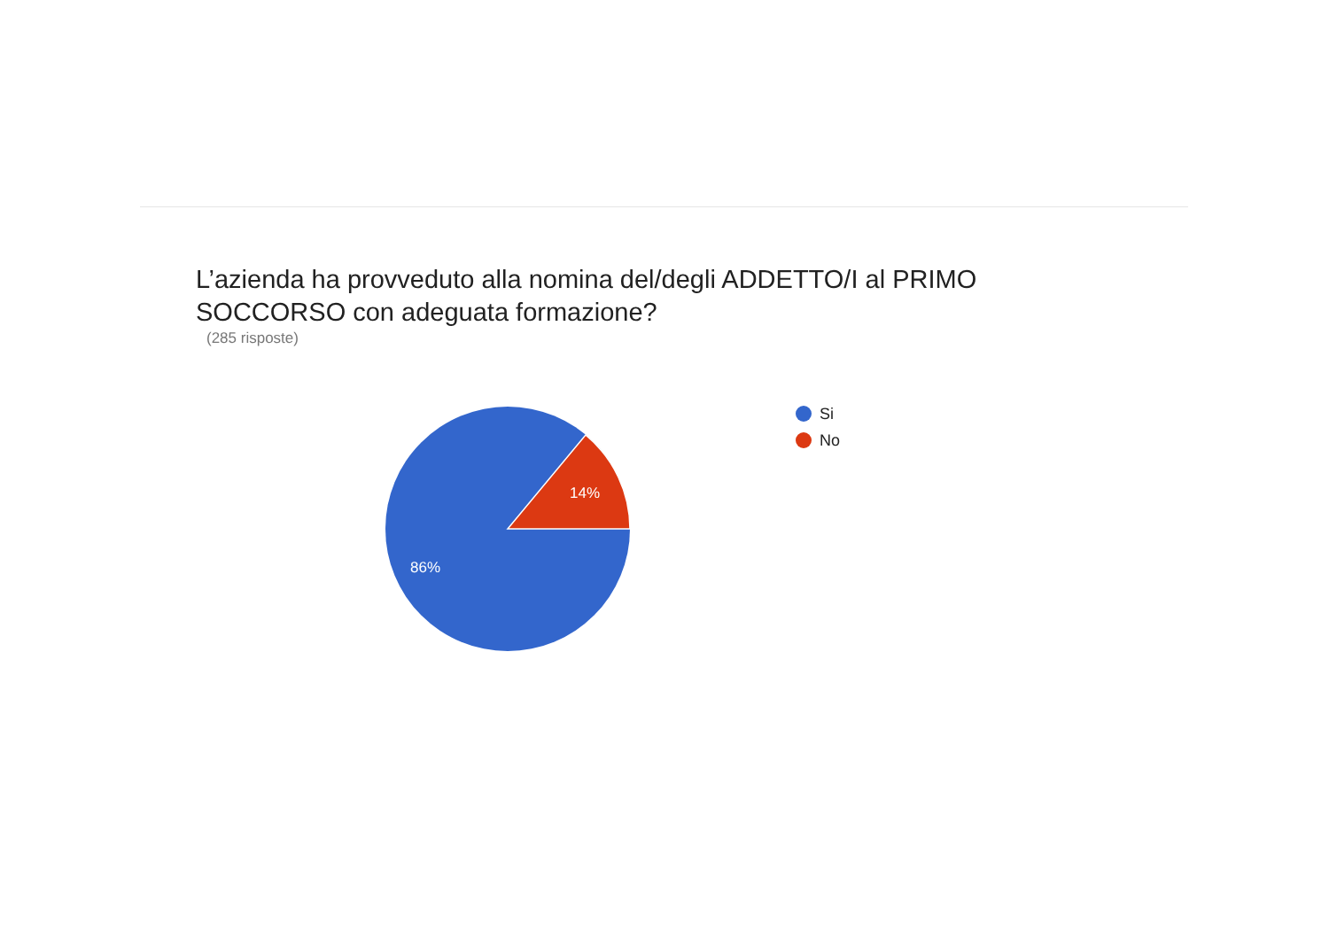L’azienda ha provveduto alla nomina del/degli ADDETTO/I al PRIMO SOCCORSO con adeguata formazione?
(285 risposte)
14%
86%
Si
No